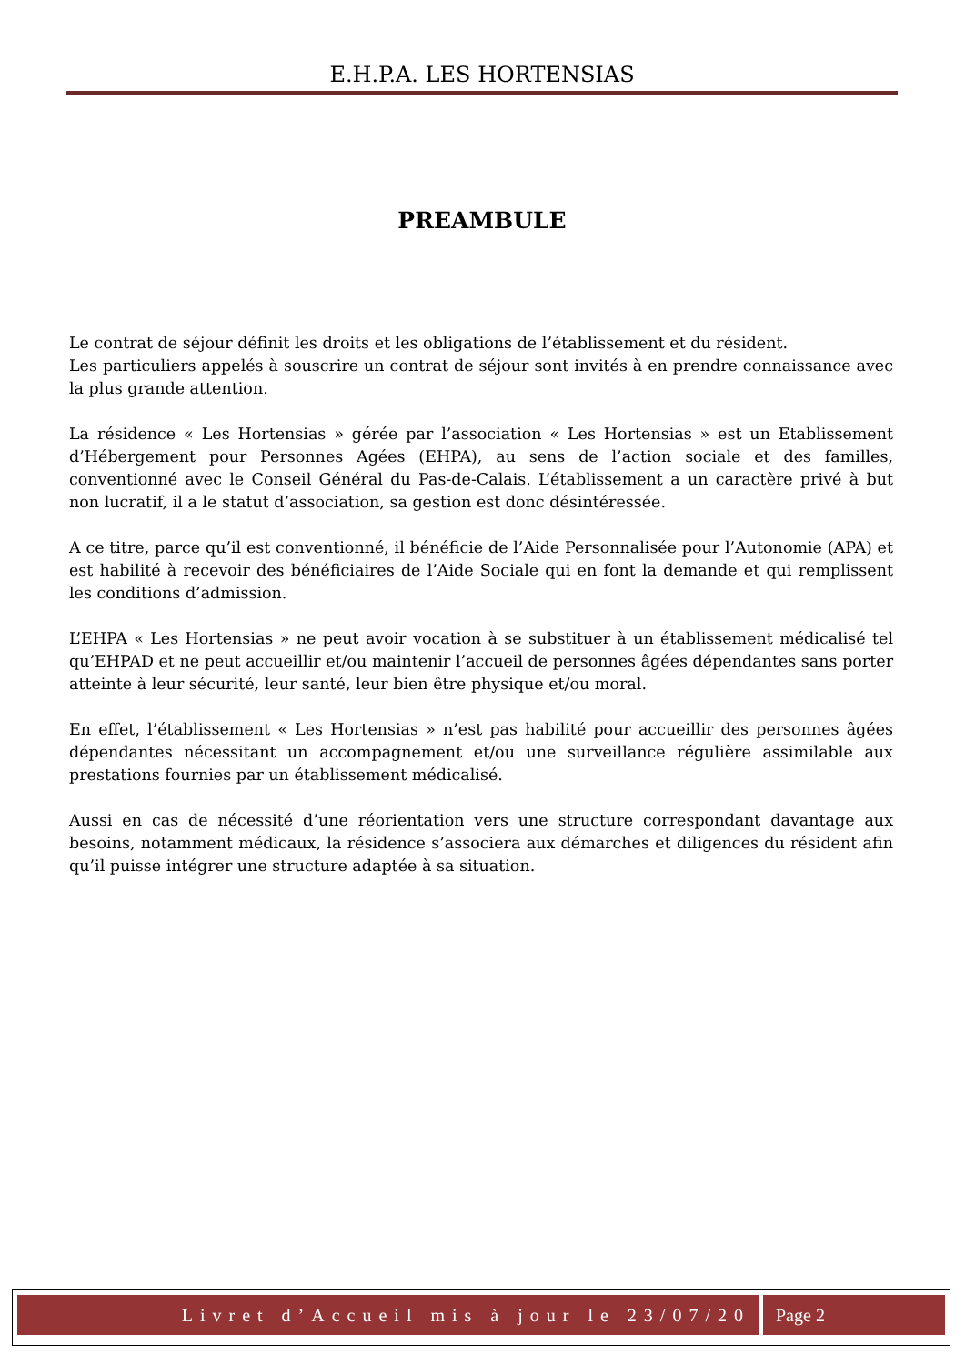E.H.P.A. LES HORTENSIAS
PREAMBULE
Le contrat de séjour définit les droits et les obligations de l’établissement et du résident.
Les particuliers appelés à souscrire un contrat de séjour sont invités à en prendre connaissance avec la plus grande attention.
La résidence « Les Hortensias » gérée par l’association « Les Hortensias » est un Etablissement d’Hébergement pour Personnes Agées (EHPA), au sens de l’action sociale et des familles, conventionné avec le Conseil Général du Pas-de-Calais. L’établissement a un caractère privé à but non lucratif, il a le statut d’association, sa gestion est donc désintéressée.
A ce titre, parce qu’il est conventionné, il bénéficie de l’Aide Personnalisée pour l’Autonomie (APA) et est habilité à recevoir des bénéficiaires de l’Aide Sociale qui en font la demande et qui remplissent les conditions d’admission.
L’EHPA « Les Hortensias » ne peut avoir vocation à se substituer à un établissement médicalisé tel qu’EHPAD et ne peut accueillir et/ou maintenir l’accueil de personnes âgées dépendantes sans porter atteinte à leur sécurité, leur santé, leur bien être physique et/ou moral.
En effet, l’établissement « Les Hortensias » n’est pas habilité pour accueillir des personnes âgées dépendantes nécessitant un accompagnement et/ou une surveillance régulière assimilable aux prestations fournies par un établissement médicalisé.
Aussi en cas de nécessité d’une réorientation vers une structure correspondant davantage aux besoins, notamment médicaux, la résidence s’associera aux démarches et diligences du résident afin qu’il puisse intégrer une structure adaptée à sa situation.
Livret d’Accueil mis à jour le 23/07/20
Page 2